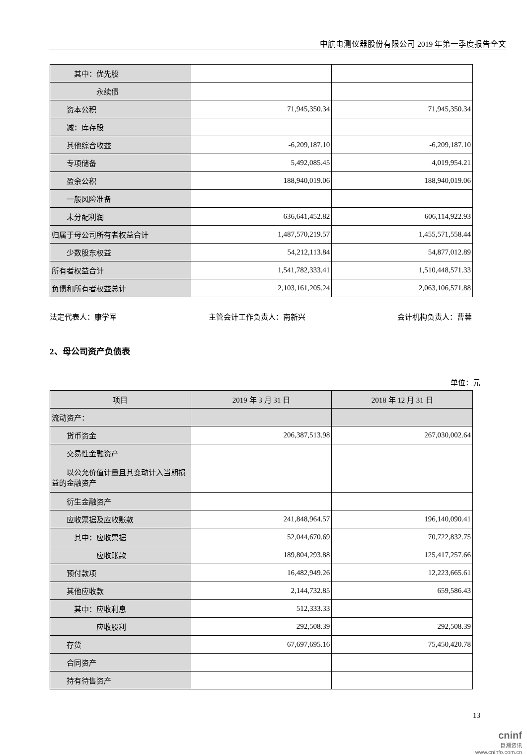中航电测仪器股份有限公司 2019 年第一季度报告全文
| 其中：优先股 | | |
| 永续债 | | |
| 资本公积 | 71,945,350.34 | 71,945,350.34 |
| 减：库存股 | | |
| 其他综合收益 | -6,209,187.10 | -6,209,187.10 |
| 专项储备 | 5,492,085.45 | 4,019,954.21 |
| 盈余公积 | 188,940,019.06 | 188,940,019.06 |
| 一般风险准备 | | |
| 未分配利润 | 636,641,452.82 | 606,114,922.93 |
| 归属于母公司所有者权益合计 | 1,487,570,219.57 | 1,455,571,558.44 |
| 少数股东权益 | 54,212,113.84 | 54,877,012.89 |
| 所有者权益合计 | 1,541,782,333.41 | 1,510,448,571.33 |
| 负债和所有者权益总计 | 2,103,161,205.24 | 2,063,106,571.88 |
法定代表人：康学军 主管会计工作负责人：南新兴 会计机构负责人：曹蓉
2、母公司资产负债表
单位：元
| 项目 | 2019 年 3 月 31 日 | 2018 年 12 月 31 日 |
| --- | --- | --- |
| 流动资产： | | |
| 货币资金 | 206,387,513.98 | 267,030,002.64 |
| 交易性金融资产 | | |
| 以公允价值计量且其变动计入当期损益的金融资产 | | |
| 衍生金融资产 | | |
| 应收票据及应收账款 | 241,848,964.57 | 196,140,090.41 |
| 其中：应收票据 | 52,044,670.69 | 70,722,832.75 |
| 应收账款 | 189,804,293.88 | 125,417,257.66 |
| 预付款项 | 16,482,949.26 | 12,223,665.61 |
| 其他应收款 | 2,144,732.85 | 659,586.43 |
| 其中：应收利息 | 512,333.33 | |
| 应收股利 | 292,508.39 | 292,508.39 |
| 存货 | 67,697,695.16 | 75,450,420.78 |
| 合同资产 | | |
| 持有待售资产 | | |
13
cninf
巨潮资讯
www.cninfo.com.cn